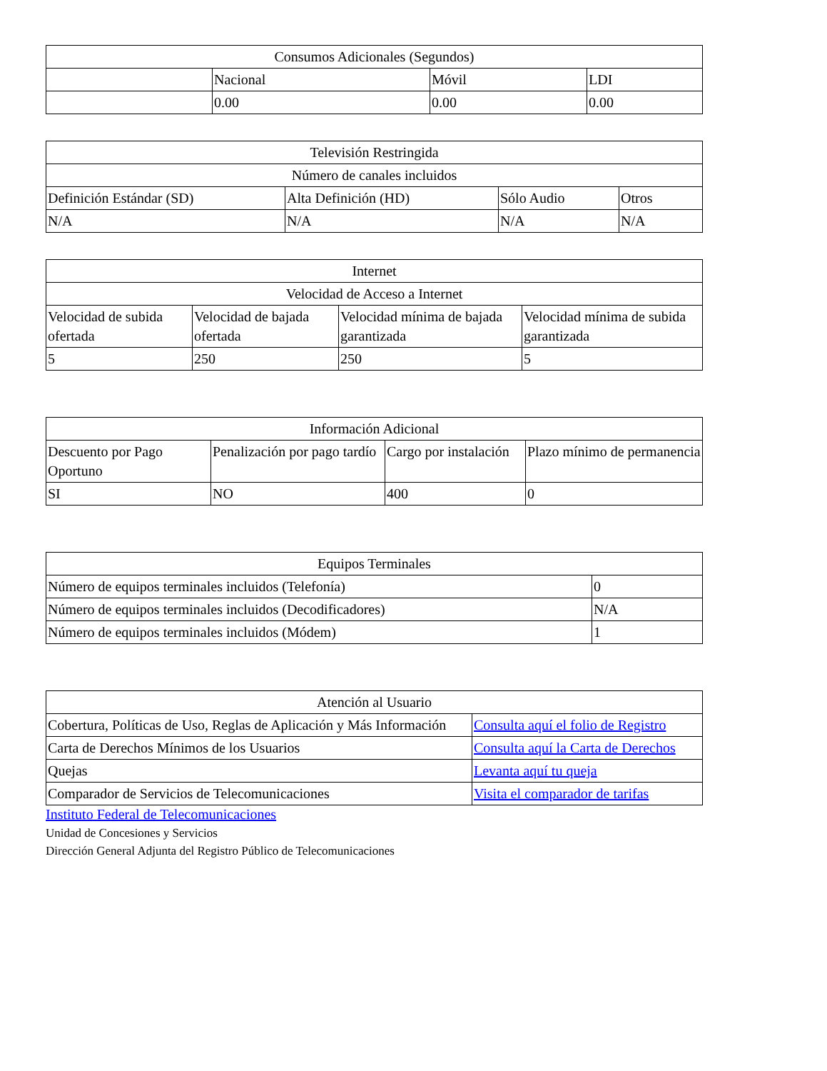| Consumos Adicionales (Segundos) | | | |
| --- | --- | --- | --- |
| | Nacional | Móvil | LDI |
| | 0.00 | 0.00 | 0.00 |
| Televisión Restringida | | | |
| --- | --- | --- | --- |
| Número de canales incluidos | | | |
| Definición Estándar (SD) | Alta Definición (HD) | Sólo Audio | Otros |
| N/A | N/A | N/A | N/A |
| Internet | | | |
| --- | --- | --- | --- |
| Velocidad de Acceso a Internet | | | |
| Velocidad de subida ofertada | Velocidad de bajada ofertada | Velocidad mínima de bajada garantizada | Velocidad mínima de subida garantizada |
| 5 | 250 | 250 | 5 |
| Información Adicional | | | |
| --- | --- | --- | --- |
| Descuento por Pago Oportuno | Penalización por pago tardío | Cargo por instalación | Plazo mínimo de permanencia |
| SI | NO | 400 | 0 |
| Equipos Terminales | |
| --- | --- |
| Número de equipos terminales incluidos (Telefonía) | 0 |
| Número de equipos terminales incluidos (Decodificadores) | N/A |
| Número de equipos terminales incluidos (Módem) | 1 |
| Atención al Usuario | |
| --- | --- |
| Cobertura, Políticas de Uso, Reglas de Aplicación y Más Información | Consulta aquí el folio de Registro |
| Carta de Derechos Mínimos de los Usuarios | Consulta aquí la Carta de Derechos |
| Quejas | Levanta aquí tu queja |
| Comparador de Servicios de Telecomunicaciones | Visita el comparador de tarifas |
Instituto Federal de Telecomunicaciones
Unidad de Concesiones y Servicios
Dirección General Adjunta del Registro Público de Telecomunicaciones